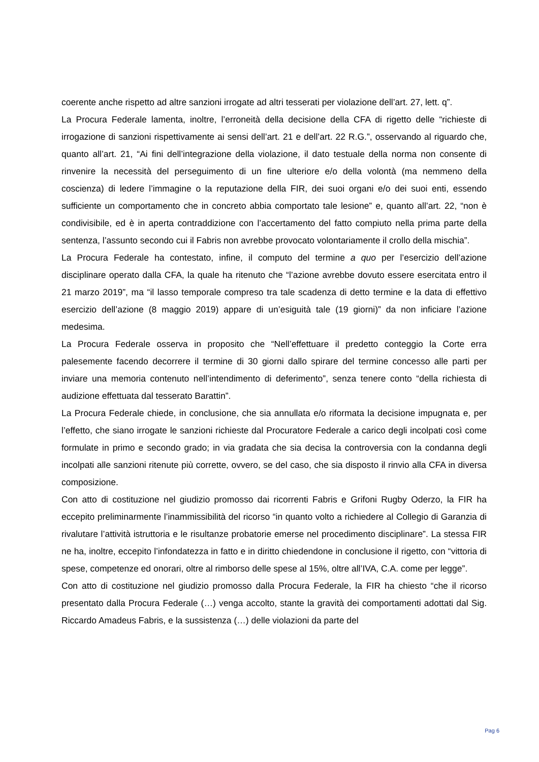coerente anche rispetto ad altre sanzioni irrogate ad altri tesserati per violazione dell’art. 27, lett. q”.
La Procura Federale lamenta, inoltre, l’erroneità della decisione della CFA di rigetto delle “richieste di irrogazione di sanzioni rispettivamente ai sensi dell’art. 21 e dell’art. 22 R.G.”, osservando al riguardo che, quanto all’art. 21, “Ai fini dell’integrazione della violazione, il dato testuale della norma non consente di rinvenire la necessità del perseguimento di un fine ulteriore e/o della volontà (ma nemmeno della coscienza) di ledere l’immagine o la reputazione della FIR, dei suoi organi e/o dei suoi enti, essendo sufficiente un comportamento che in concreto abbia comportato tale lesione” e, quanto all’art. 22, “non è condivisibile, ed è in aperta contraddizione con l’accertamento del fatto compiuto nella prima parte della sentenza, l’assunto secondo cui il Fabris non avrebbe provocato volontariamente il crollo della mischia”.
La Procura Federale ha contestato, infine, il computo del termine a quo per l’esercizio dell’azione disciplinare operato dalla CFA, la quale ha ritenuto che “l’azione avrebbe dovuto essere esercitata entro il 21 marzo 2019”, ma “il lasso temporale compreso tra tale scadenza di detto termine e la data di effettivo esercizio dell’azione (8 maggio 2019) appare di un’esiguità tale (19 giorni)” da non inficiare l’azione medesima.
La Procura Federale osserva in proposito che “Nell’effettuare il predetto conteggio la Corte erra palesemente facendo decorrere il termine di 30 giorni dallo spirare del termine concesso alle parti per inviare una memoria contenuto nell’intendimento di deferimento”, senza tenere conto “della richiesta di audizione effettuata dal tesserato Barattin”.
La Procura Federale chiede, in conclusione, che sia annullata e/o riformata la decisione impugnata e, per l’effetto, che siano irrogate le sanzioni richieste dal Procuratore Federale a carico degli incolpati così come formulate in primo e secondo grado; in via gradata che sia decisa la controversia con la condanna degli incolpati alle sanzioni ritenute più corrette, ovvero, se del caso, che sia disposto il rinvio alla CFA in diversa composizione.
Con atto di costituzione nel giudizio promosso dai ricorrenti Fabris e Grifoni Rugby Oderzo, la FIR ha eccepito preliminarmente l’inammissibilità del ricorso “in quanto volto a richiedere al Collegio di Garanzia di rivalutare l’attività istruttoria e le risultanze probatorie emerse nel procedimento disciplinare”. La stessa FIR ne ha, inoltre, eccepito l’infondatezza in fatto e in diritto chiedendone in conclusione il rigetto, con “vittoria di spese, competenze ed onorari, oltre al rimborso delle spese al 15%, oltre all’IVA, C.A. come per legge”.
Con atto di costituzione nel giudizio promosso dalla Procura Federale, la FIR ha chiesto “che il ricorso presentato dalla Procura Federale (…) venga accolto, stante la gravità dei comportamenti adottati dal Sig. Riccardo Amadeus Fabris, e la sussistenza (…) delle violazioni da parte del
Pag 6